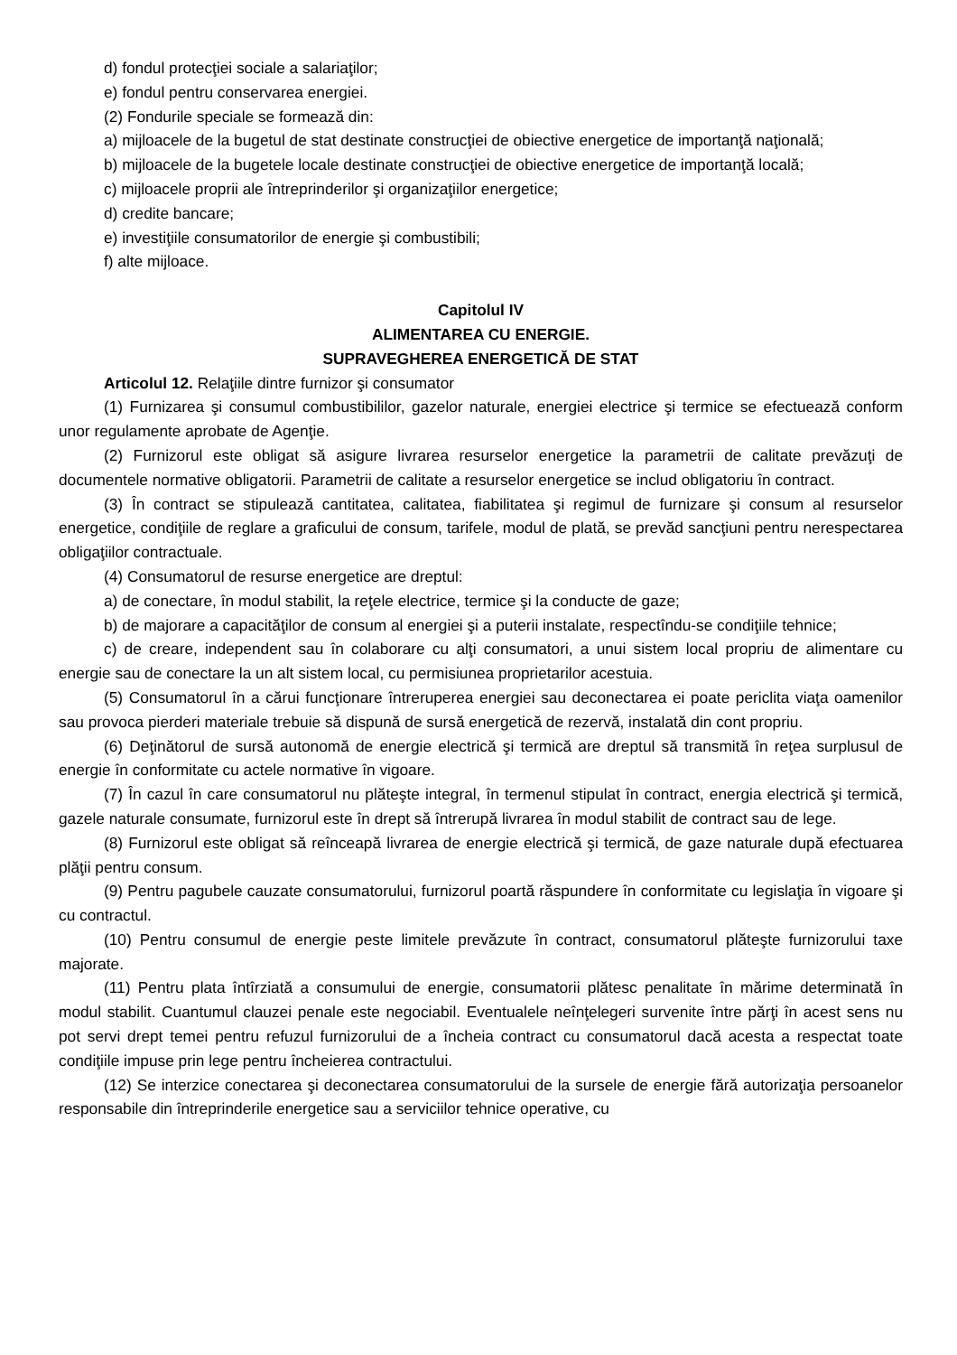d) fondul protecţiei sociale a salariaţilor;
e) fondul pentru conservarea energiei.
(2) Fondurile speciale se formează din:
a) mijloacele de la bugetul de stat destinate construcţiei de obiective energetice de importanţă naţională;
b) mijloacele de la bugetele locale destinate construcţiei de obiective energetice de importanţă locală;
c) mijloacele proprii ale întreprinderilor şi organizaţiilor energetice;
d) credite bancare;
e) investiţiile consumatorilor de energie şi combustibili;
f) alte mijloace.
Capitolul IV
ALIMENTAREA CU ENERGIE.
SUPRAVEGHEREA ENERGETICĂ DE STAT
Articolul 12. Relaţiile dintre furnizor şi consumator
(1) Furnizarea şi consumul combustibililor, gazelor naturale, energiei electrice şi termice se efectuează conform unor regulamente aprobate de Agenţie.
(2) Furnizorul este obligat să asigure livrarea resurselor energetice la parametrii de calitate prevăzuţi de documentele normative obligatorii. Parametrii de calitate a resurselor energetice se includ obligatoriu în contract.
(3) În contract se stipulează cantitatea, calitatea, fiabilitatea şi regimul de furnizare şi consum al resurselor energetice, condiţiile de reglare a graficului de consum, tarifele, modul de plată, se prevăd sancţiuni pentru nerespectarea obligaţiilor contractuale.
(4) Consumatorul de resurse energetice are dreptul:
a) de conectare, în modul stabilit, la reţele electrice, termice şi la conducte de gaze;
b) de majorare a capacităţilor de consum al energiei şi a puterii instalate, respectîndu-se condiţiile tehnice;
c) de creare, independent sau în colaborare cu alţi consumatori, a unui sistem local propriu de alimentare cu energie sau de conectare la un alt sistem local, cu permisiunea proprietarilor acestuia.
(5) Consumatorul în a cărui funcţionare întreruperea energiei sau deconectarea ei poate periclita viaţa oamenilor sau provoca pierderi materiale trebuie să dispună de sursă energetică de rezervă, instalată din cont propriu.
(6) Deţinătorul de sursă autonomă de energie electrică şi termică are dreptul să transmită în reţea surplusul de energie în conformitate cu actele normative în vigoare.
(7) În cazul în care consumatorul nu plăteşte integral, în termenul stipulat în contract, energia electrică şi termică, gazele naturale consumate, furnizorul este în drept să întrerupă livrarea în modul stabilit de contract sau de lege.
(8) Furnizorul este obligat să reînceapă livrarea de energie electrică şi termică, de gaze naturale după efectuarea plăţii pentru consum.
(9) Pentru pagubele cauzate consumatorului, furnizorul poartă răspundere în conformitate cu legislaţia în vigoare şi cu contractul.
(10) Pentru consumul de energie peste limitele prevăzute în contract, consumatorul plăteşte furnizorului taxe majorate.
(11) Pentru plata întîrziată a consumului de energie, consumatorii plătesc penalitate în mărime determinată în modul stabilit. Cuantumul clauzei penale este negociabil. Eventualele neînţelegeri survenite între părţi în acest sens nu pot servi drept temei pentru refuzul furnizorului de a încheia contract cu consumatorul dacă acesta a respectat toate condiţiile impuse prin lege pentru încheierea contractului.
(12) Se interzice conectarea şi deconectarea consumatorului de la sursele de energie fără autorizaţia persoanelor responsabile din întreprinderile energetice sau a serviciilor tehnice operative, cu